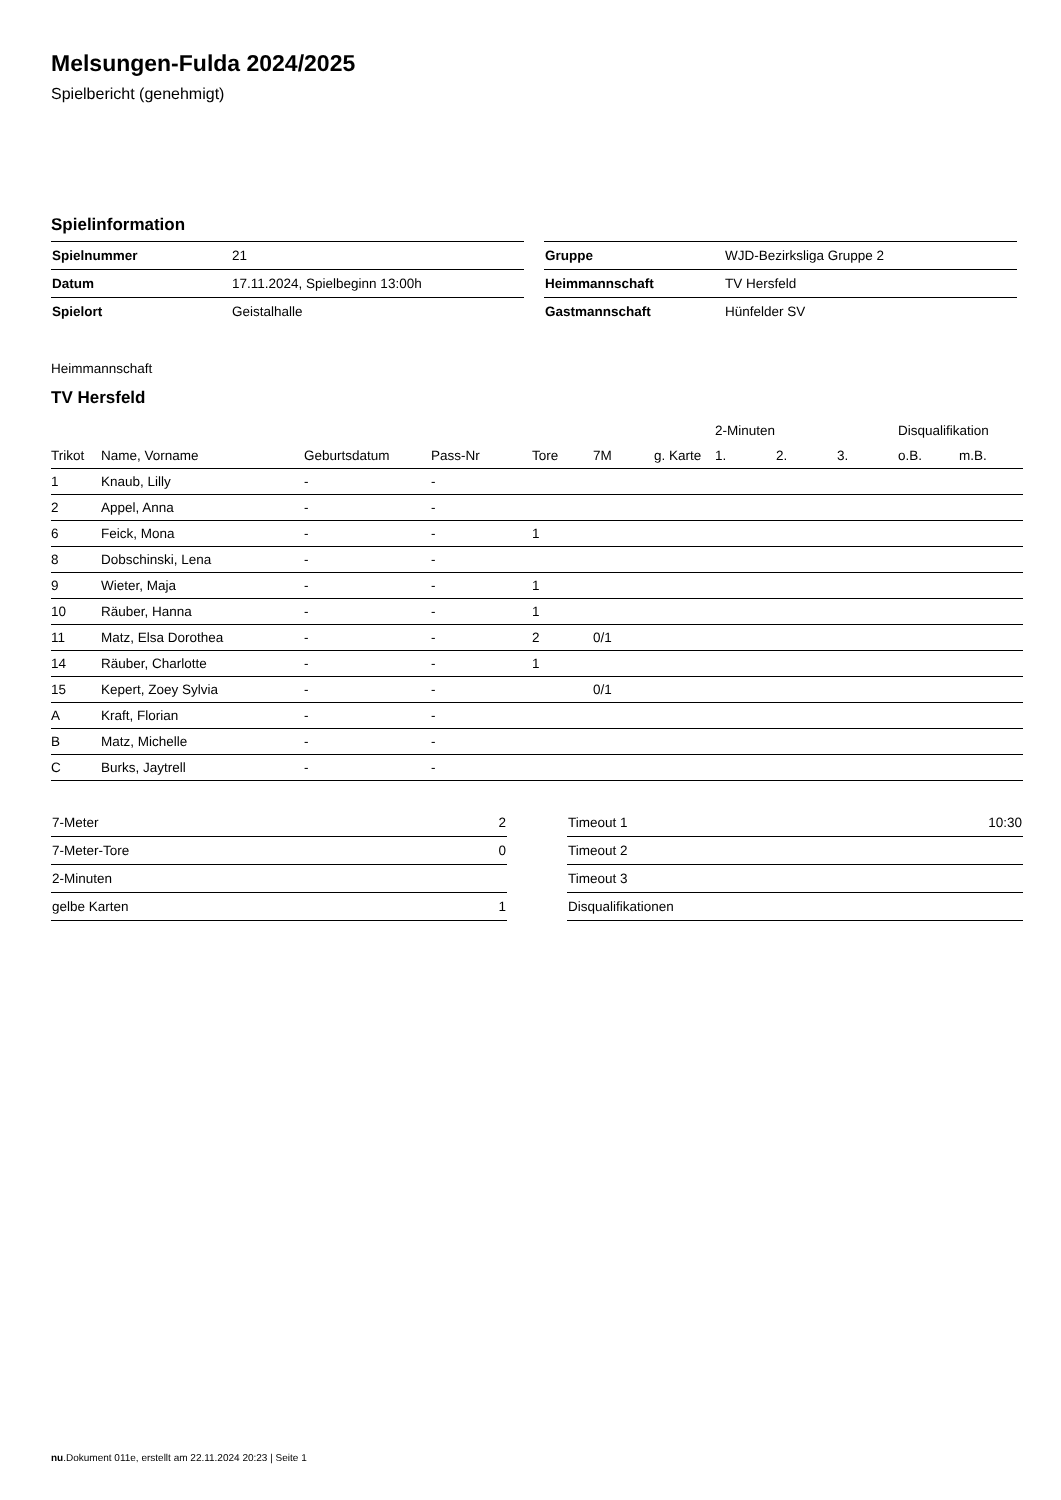Melsungen-Fulda 2024/2025
Spielbericht (genehmigt)
Spielinformation
| Spielnummer | 21 |
| Datum | 17.11.2024, Spielbeginn 13:00h |
| Spielort | Geistalhalle |
| Gruppe | WJD-Bezirksliga Gruppe 2 |
| Heimmannschaft | TV Hersfeld |
| Gastmannschaft | Hünfelder SV |
Heimmannschaft
TV Hersfeld
| | | | | | | | 2-Minuten | | | Disqualifikation | |
| --- | --- | --- | --- | --- | --- | --- | --- | --- | --- | --- | --- |
| Trikot | Name, Vorname | Geburtsdatum | Pass-Nr | Tore | 7M | g. Karte | 1. | 2. | 3. | o.B. | m.B. |
| 1 | Knaub, Lilly | - | - | | | | | | | | |
| 2 | Appel, Anna | - | - | | | | | | | | |
| 6 | Feick, Mona | - | - | 1 | | | | | | | |
| 8 | Dobschinski, Lena | - | - | | | | | | | | |
| 9 | Wieter, Maja | - | - | 1 | | | | | | | |
| 10 | Räuber, Hanna | - | - | 1 | | | | | | | |
| 11 | Matz, Elsa Dorothea | - | - | 2 | 0/1 | | | | | | |
| 14 | Räuber, Charlotte | - | - | 1 | | | | | | | |
| 15 | Kepert, Zoey Sylvia | - | - | | 0/1 | | | | | | |
| A | Kraft, Florian | - | - | | | | | | | | |
| B | Matz, Michelle | - | - | | | | | | | | |
| C | Burks, Jaytrell | - | - | | | | | | | | |
| 7-Meter | 2 |
| 7-Meter-Tore | 0 |
| 2-Minuten | |
| gelbe Karten | 1 |
| Timeout 1 | 10:30 |
| Timeout 2 | |
| Timeout 3 | |
| Disqualifikationen | |
nu.Dokument 011e, erstellt am 22.11.2024 20:23 | Seite 1